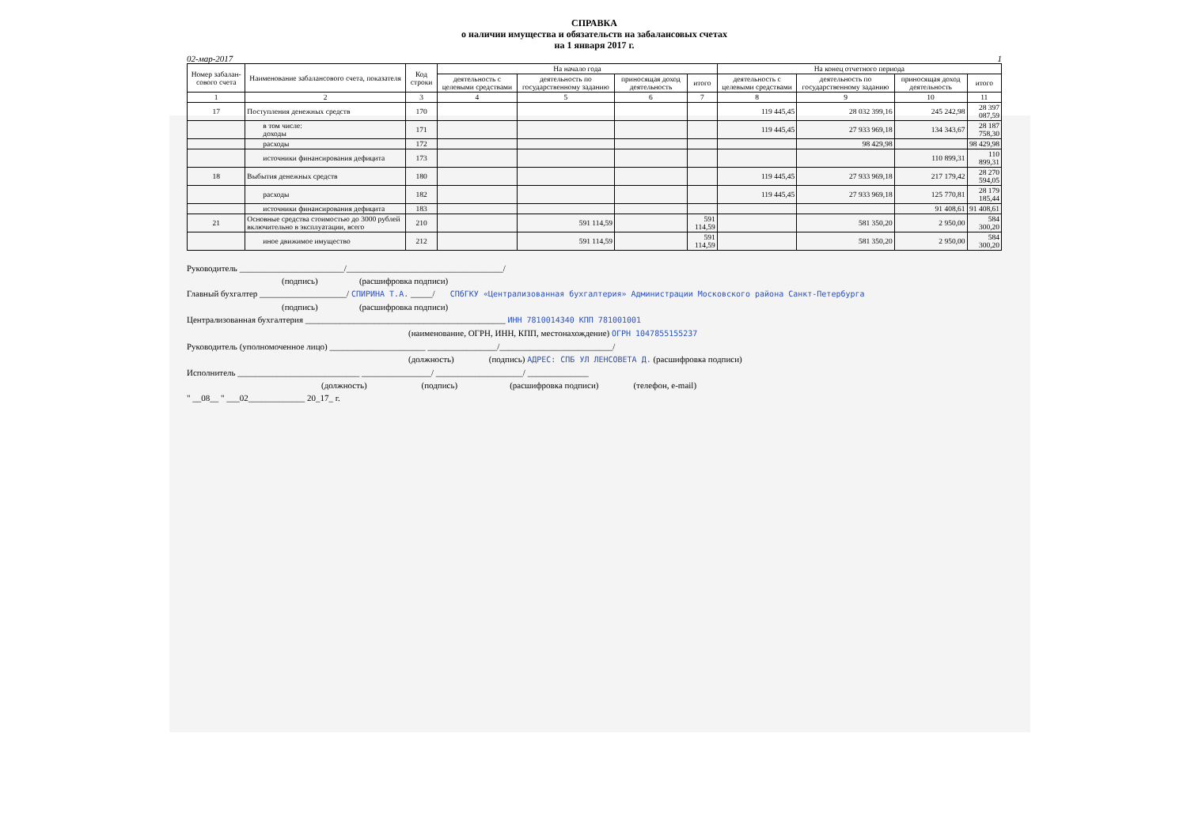СПРАВКА
о наличии имущества и обязательств на забалансовых счетах
на 1 января 2017 г.
02-мар-2017 1
| Номер забалан-сового счета | Наименование забалансового счета, показателя | Код строки | На начало года | | | | На конец отчетного периода | | | |
| --- | --- | --- | --- | --- | --- | --- | --- | --- | --- | --- |
| | | | деятельность с целевыми средствами | деятельность по государственному заданию | приносящая доход деятельность | итого | деятельность с целевыми средствами | деятельность по государственному заданию | приносящая доход деятельность | итого |
| 1 | 2 | 3 | 4 | 5 | 6 | 7 | 8 | 9 | 10 | 11 |
| 17 | Поступления денежных средств | 170 | | | | | 119 445,45 | 28 032 399,16 | 245 242,98 | 28 397 087,59 |
| | в том числе: доходы | 171 | | | | | 119 445,45 | 27 933 969,18 | 134 343,67 | 28 187 758,30 |
| | расходы | 172 | | | | | | 98 429,98 | | 98 429,98 |
| | источники финансирования дефицита | 173 | | | | | | | 110 899,31 | 110 899,31 |
| 18 | Выбытия денежных средств | 180 | | | | | 119 445,45 | 27 933 969,18 | 217 179,42 | 28 270 594,05 |
| | расходы | 182 | | | | | 119 445,45 | 27 933 969,18 | 125 770,81 | 28 179 185,44 |
| | источники финансирования дефицита | 183 | | | | | | | 91 408,61 | 91 408,61 |
| 21 | Основные средства стоимостью до 3000 рублей включительно в эксплуатации, всего | 210 | | 591 114,59 | | 591 114,59 | | 581 350,20 | 2 950,00 | 584 300,20 |
| | иное движимое имущество | 212 | | 591 114,59 | | 591 114,59 | | 581 350,20 | 2 950,00 | 584 300,20 |
Руководитель ________________________/____________________________________/
(подпись) (расшифровка подписи)
Главный бухгалтер ____________________/ СПИРИНА Т.А. _____/ СПбГКУ «Централизованная бухгалтерия» Администрации Московского района Санкт-Петербурга
(подпись) (расшифровка подписи)
Централизованная бухгалтерия ______________________________________________ ИНН 7810014340 КПП 781001001
(наименование, ОГРН, ИНН, КПП, местонахождение) ОГРН 1047855155237
Руководитель (уполномоченное лицо) ______________________ ________________/__________________________/
(должность) (подпись) АДРЕС: СПБ УЛ ЛЕНСОВЕТА Д. (расшифровка подписи)
Исполнитель ____________________________ ________________/ ____________________/ ______________
(должность) (подпись) (расшифровка подписи) (телефон, e-mail)
" __08__ " ___02_____________ 20_17_ г.